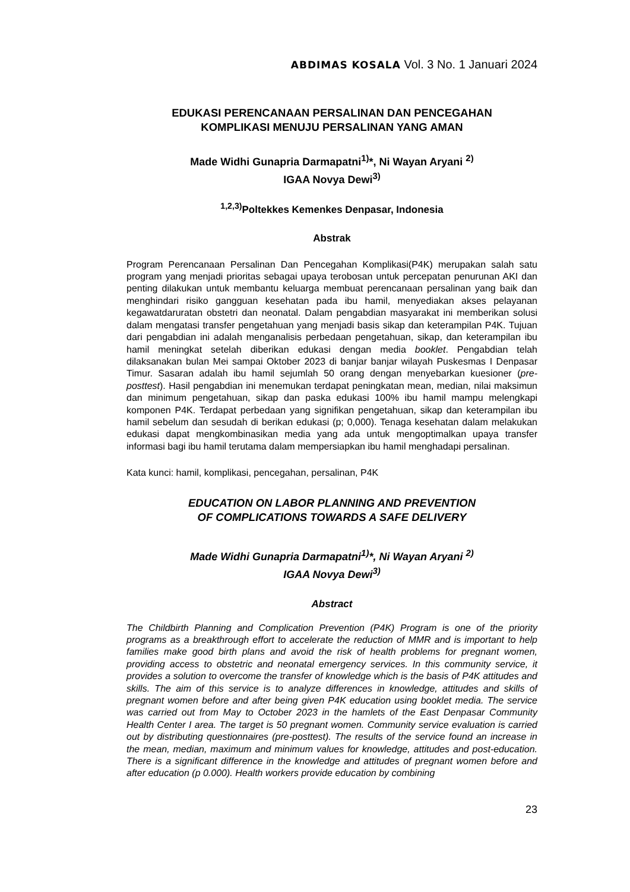ABDIMAS KOSALA Vol. 3 No. 1 Januari 2024
EDUKASI PERENCANAAN PERSALINAN DAN PENCEGAHAN
KOMPLIKASI MENUJU PERSALINAN YANG AMAN
Made Widhi Gunapria Darmapatni<sup>1)</sup>*, Ni Wayan Aryani <sup>2)</sup>
IGAA Novya Dewi<sup>3)</sup>
<sup>1,2,3)</sup>Poltekkes Kemenkes Denpasar, Indonesia
Abstrak
Program Perencanaan Persalinan Dan Pencegahan Komplikasi(P4K) merupakan salah satu program yang menjadi prioritas sebagai upaya terobosan untuk percepatan penurunan AKI dan penting dilakukan untuk membantu keluarga membuat perencanaan persalinan yang baik dan menghindari risiko gangguan kesehatan pada ibu hamil, menyediakan akses pelayanan kegawatdaruratan obstetri dan neonatal. Dalam pengabdian masyarakat ini memberikan solusi dalam mengatasi transfer pengetahuan yang menjadi basis sikap dan keterampilan P4K. Tujuan dari pengabdian ini adalah menganalisis perbedaan pengetahuan, sikap, dan keterampilan ibu hamil meningkat setelah diberikan edukasi dengan media booklet. Pengabdian telah dilaksanakan bulan Mei sampai Oktober 2023 di banjar banjar wilayah Puskesmas I Denpasar Timur. Sasaran adalah ibu hamil sejumlah 50 orang dengan menyebarkan kuesioner (pre-posttest). Hasil pengabdian ini menemukan terdapat peningkatan mean, median, nilai maksimun dan minimum pengetahuan, sikap dan paska edukasi 100% ibu hamil mampu melengkapi komponen P4K. Terdapat perbedaan yang signifikan pengetahuan, sikap dan keterampilan ibu hamil sebelum dan sesudah di berikan edukasi (p; 0,000). Tenaga kesehatan dalam melakukan edukasi dapat mengkombinasikan media yang ada untuk mengoptimalkan upaya transfer informasi bagi ibu hamil terutama dalam mempersiapkan ibu hamil menghadapi persalinan.
Kata kunci: hamil, komplikasi, pencegahan, persalinan, P4K
EDUCATION ON LABOR PLANNING AND PREVENTION
OF COMPLICATIONS TOWARDS A SAFE DELIVERY
Made Widhi Gunapria Darmapatni<sup>1)</sup>*, Ni Wayan Aryani <sup>2)</sup>
IGAA Novya Dewi<sup>3)</sup>
Abstract
The Childbirth Planning and Complication Prevention (P4K) Program is one of the priority programs as a breakthrough effort to accelerate the reduction of MMR and is important to help families make good birth plans and avoid the risk of health problems for pregnant women, providing access to obstetric and neonatal emergency services. In this community service, it provides a solution to overcome the transfer of knowledge which is the basis of P4K attitudes and skills. The aim of this service is to analyze differences in knowledge, attitudes and skills of pregnant women before and after being given P4K education using booklet media. The service was carried out from May to October 2023 in the hamlets of the East Denpasar Community Health Center I area. The target is 50 pregnant women. Community service evaluation is carried out by distributing questionnaires (pre-posttest). The results of the service found an increase in the mean, median, maximum and minimum values for knowledge, attitudes and post-education. There is a significant difference in the knowledge and attitudes of pregnant women before and after education (p 0.000). Health workers provide education by combining
23